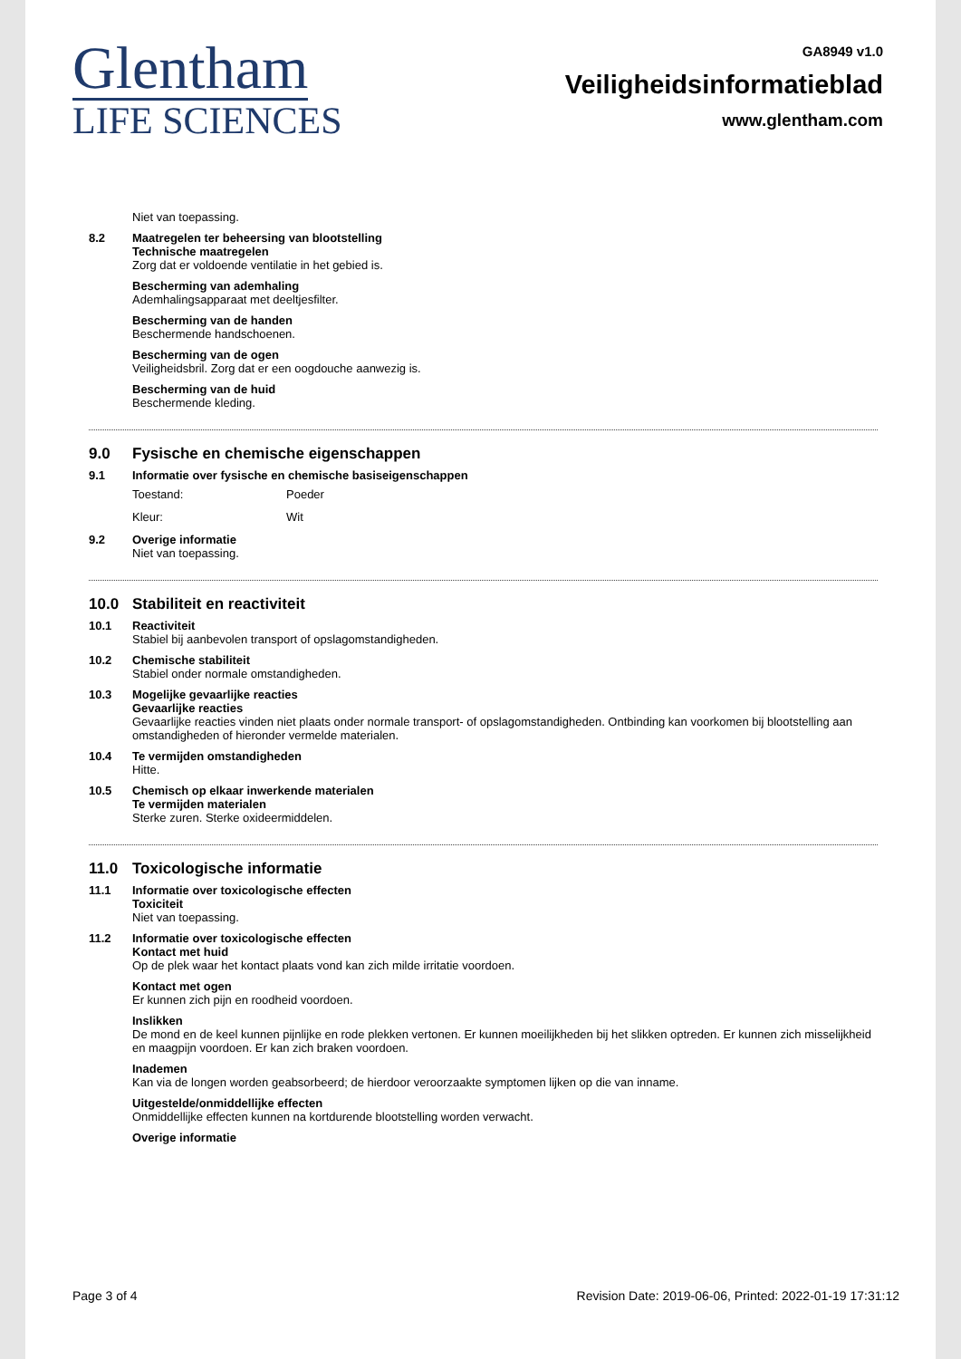Glentham
LIFE SCIENCES
GA8949 v1.0
Veiligheidsinformatieblad
www.glentham.com
Niet van toepassing.
8.2 Maatregelen ter beheersing van blootstelling
Technische maatregelen
Zorg dat er voldoende ventilatie in het gebied is.
Bescherming van ademhaling
Ademhalingsapparaat met deeltjesfilter.
Bescherming van de handen
Beschermende handschoenen.
Bescherming van de ogen
Veiligheidsbril. Zorg dat er een oogdouche aanwezig is.
Bescherming van de huid
Beschermende kleding.
9.0 Fysische en chemische eigenschappen
9.1 Informatie over fysische en chemische basiseigenschappen
Toestand: Poeder
Kleur: Wit
9.2 Overige informatie
Niet van toepassing.
10.0 Stabiliteit en reactiviteit
10.1 Reactiviteit
Stabiel bij aanbevolen transport of opslagomstandigheden.
10.2 Chemische stabiliteit
Stabiel onder normale omstandigheden.
10.3 Mogelijke gevaarlijke reacties
Gevaarlijke reacties
Gevaarlijke reacties vinden niet plaats onder normale transport- of opslagomstandigheden. Ontbinding kan voorkomen bij blootstelling aan omstandigheden of hieronder vermelde materialen.
10.4 Te vermijden omstandigheden
Hitte.
10.5 Chemisch op elkaar inwerkende materialen
Te vermijden materialen
Sterke zuren. Sterke oxideermiddelen.
11.0 Toxicologische informatie
11.1 Informatie over toxicologische effecten
Toxiciteit
Niet van toepassing.
11.2 Informatie over toxicologische effecten
Kontact met huid
Op de plek waar het kontact plaats vond kan zich milde irritatie voordoen.
Kontact met ogen
Er kunnen zich pijn en roodheid voordoen.
Inslikken
De mond en de keel kunnen pijnlijke en rode plekken vertonen. Er kunnen moeilijkheden bij het slikken optreden. Er kunnen zich misselijkheid en maagpijn voordoen. Er kan zich braken voordoen.
Inademen
Kan via de longen worden geabsorbeerd; de hierdoor veroorzaakte symptomen lijken op die van inname.
Uitgestelde/onmiddellijke effecten
Onmiddellijke effecten kunnen na kortdurende blootstelling worden verwacht.
Overige informatie
Page 3 of 4 Revision Date: 2019-06-06, Printed: 2022-01-19 17:31:12